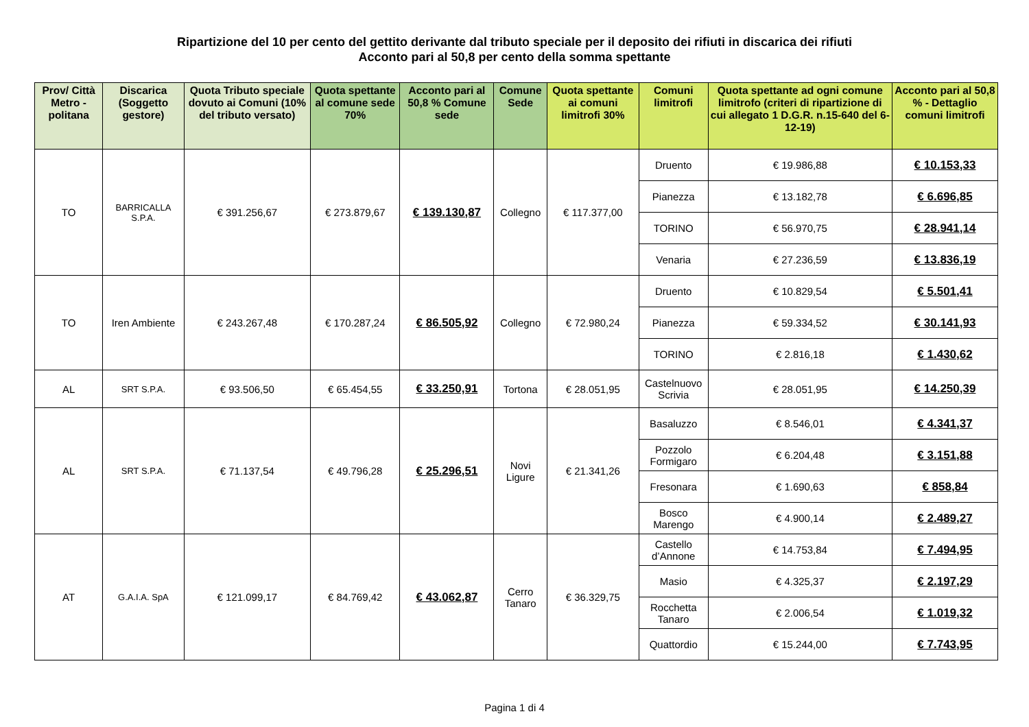Ripartizione del 10 per cento del gettito derivante dal tributo speciale per il deposito dei rifiuti in discarica dei rifiuti
Acconto pari al 50,8 per cento della somma spettante
| Prov/ Città Metro - politana | Discarica (Soggetto gestore) | Quota Tributo speciale dovuto ai Comuni (10% del tributo versato) | Quota spettante al comune sede 70% | Acconto pari al 50,8 % Comune sede | Comune Sede | Quota spettante ai comuni limitrofi 30% | Comuni limitrofi | Quota spettante ad ogni comune limitrofo (criteri di ripartizione di cui allegato 1 D.G.R. n.15-640 del 6-12-19) | Acconto pari al 50,8 % - Dettaglio comuni limitrofi |
| --- | --- | --- | --- | --- | --- | --- | --- | --- | --- |
| TO | BARRICALLA S.P.A. | € 391.256,67 | € 273.879,67 | € 139.130,87 | Collegno | € 117.377,00 | Druento | € 19.986,88 | € 10.153,33 |
| | | | | | | | Pianezza | € 13.182,78 | € 6.696,85 |
| | | | | | | | TORINO | € 56.970,75 | € 28.941,14 |
| | | | | | | | Venaria | € 27.236,59 | € 13.836,19 |
| TO | Iren Ambiente | € 243.267,48 | € 170.287,24 | € 86.505,92 | Collegno | € 72.980,24 | Druento | € 10.829,54 | € 5.501,41 |
| | | | | | | | Pianezza | € 59.334,52 | € 30.141,93 |
| | | | | | | | TORINO | € 2.816,18 | € 1.430,62 |
| AL | SRT S.P.A. | € 93.506,50 | € 65.454,55 | € 33.250,91 | Tortona | € 28.051,95 | Castelnuovo Scrivia | € 28.051,95 | € 14.250,39 |
| AL | SRT S.P.A. | € 71.137,54 | € 49.796,28 | € 25.296,51 | Novi Ligure | € 21.341,26 | Basaluzzo | € 8.546,01 | € 4.341,37 |
| | | | | | | | Pozzolo Formigaro | € 6.204,48 | € 3.151,88 |
| | | | | | | | Fresonara | € 1.690,63 | € 858,84 |
| | | | | | | | Bosco Marengo | € 4.900,14 | € 2.489,27 |
| AT | G.A.I.A. SpA | € 121.099,17 | € 84.769,42 | € 43.062,87 | Cerro Tanaro | € 36.329,75 | Castello d’Annone | € 14.753,84 | € 7.494,95 |
| | | | | | | | Masio | € 4.325,37 | € 2.197,29 |
| | | | | | | | Rocchetta Tanaro | € 2.006,54 | € 1.019,32 |
| | | | | | | | Quattordio | € 15.244,00 | € 7.743,95 |
Pagina 1 di 4